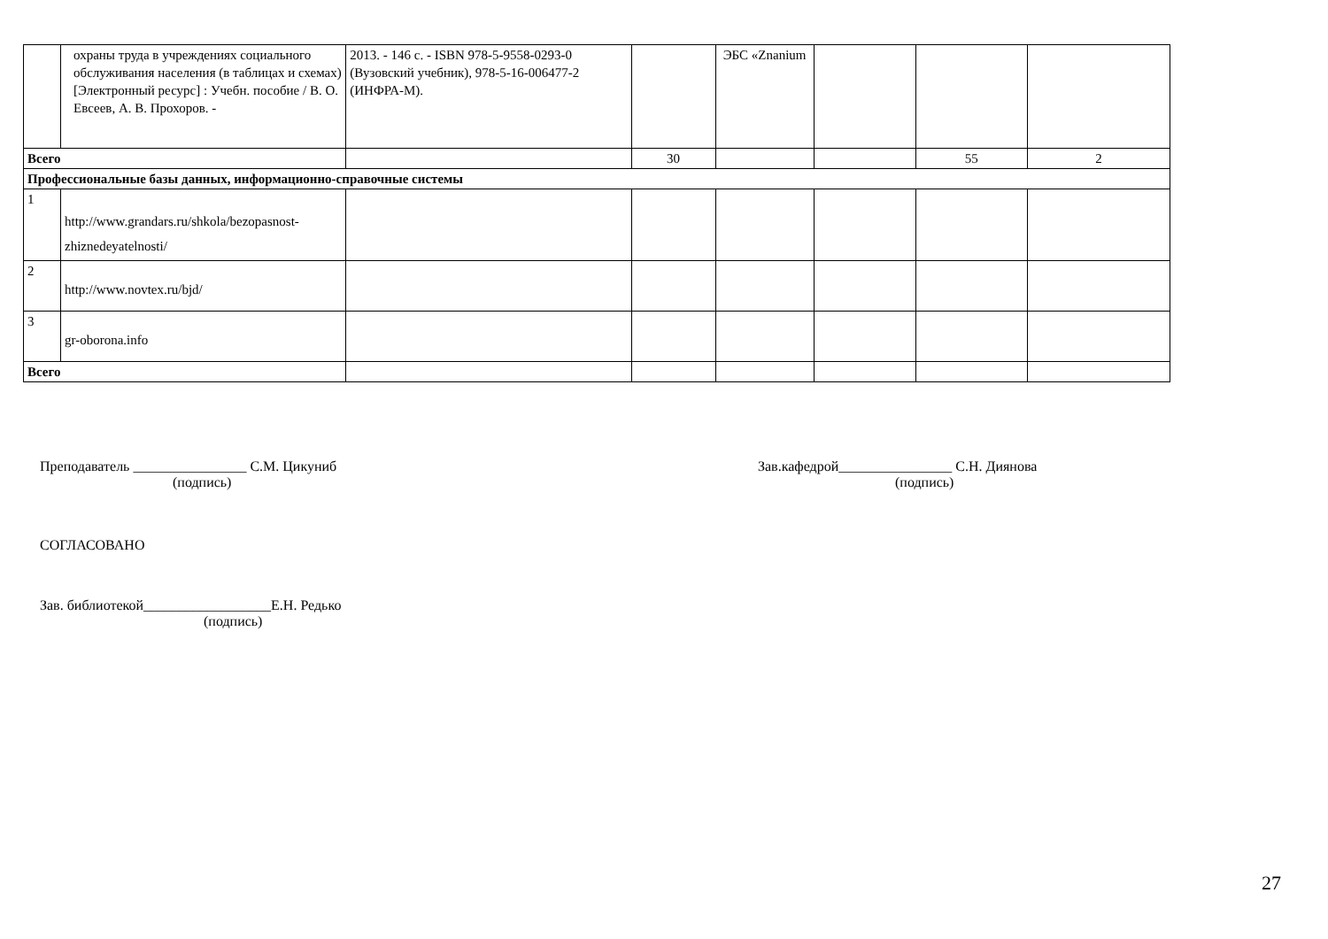| | охраны труда в учреждениях социального обслуживания населения (в таблицах и схемах) [Электронный ресурс] : Учебн. пособие / В. О. Евсеев, А. В. Прохоров. - | 2013. - 146 с. - ISBN 978-5-9558-0293-0 (Вузовский учебник), 978-5-16-006477-2 (ИНФРА-М). | | ЭБС «Znanium | | | |
| Всего | | | 30 | | | 55 | 2 |
| Профессиональные базы данных, информационно-справочные системы | | | | | | | |
| 1 | http://www.grandars.ru/shkola/bezopasnost-zhiznedeyatelnosti/ | | | | | | |
| 2 | http://www.novtex.ru/bjd/ | | | | | | |
| 3 | gr-oborona.info | | | | | | |
| Всего | | | | | | | |
Преподаватель ________________ С.М. Цикуниб
(подпись)
Зав.кафедрой________________ С.Н. Диянова
(подпись)
СОГЛАСОВАНО
Зав. библиотекой__________________Е.Н. Редько
(подпись)
27